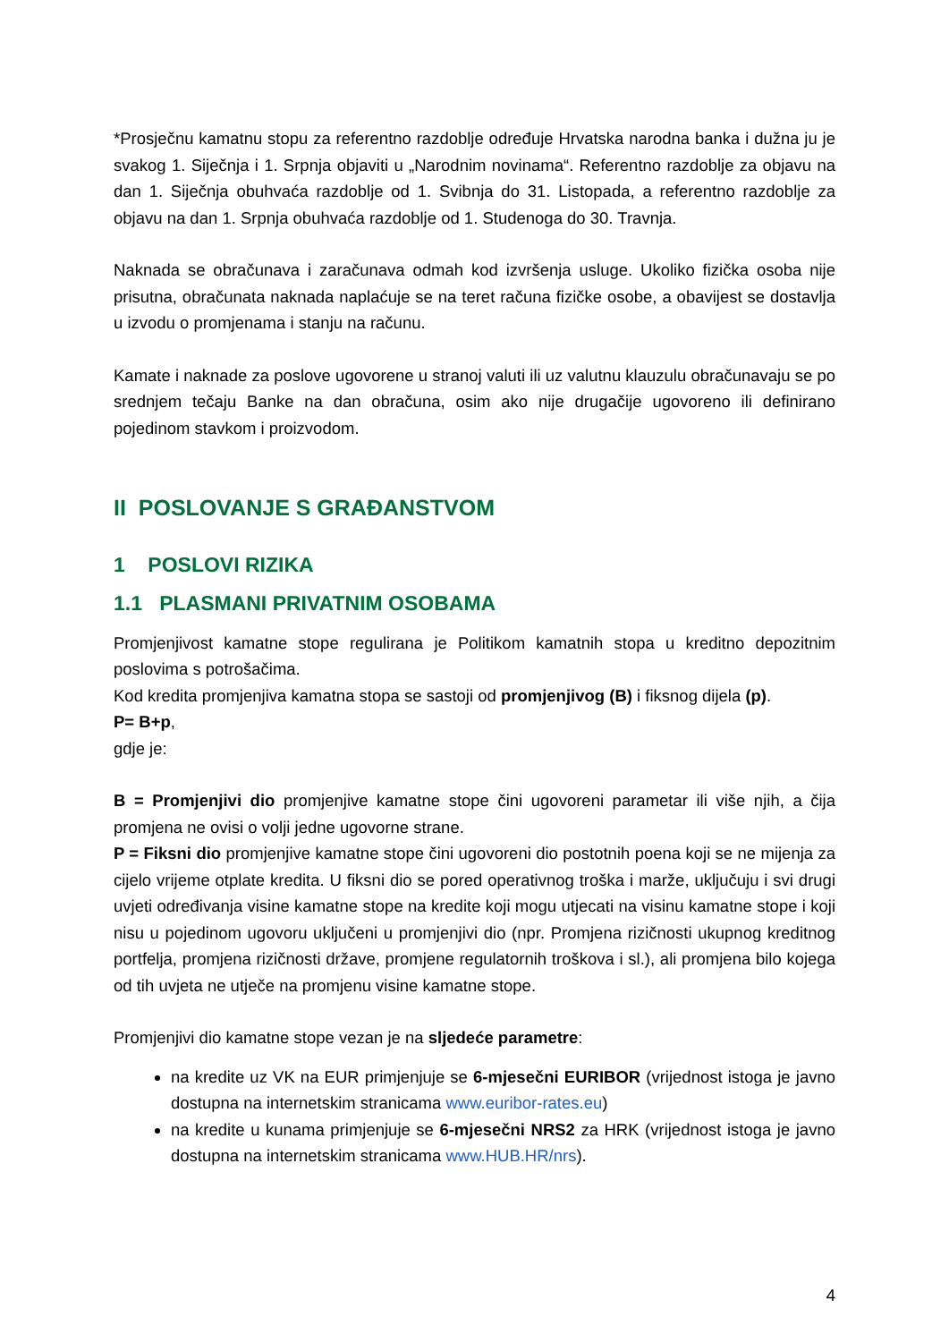*Prosječnu kamatnu stopu za referentno razdoblje određuje Hrvatska narodna banka i dužna ju je svakog 1. Siječnja i 1. Srpnja objaviti u „Narodnim novinama“. Referentno razdoblje za objavu na dan 1. Siječnja obuhvaća razdoblje od 1. Svibnja do 31. Listopada, a referentno razdoblje za objavu na dan 1. Srpnja obuhvaća razdoblje od 1. Studenoga do 30. Travnja.
Naknada se obračunava i zaračunava odmah kod izvršenja usluge. Ukoliko fizička osoba nije prisutna, obračunata naknada naplaćuje se na teret računa fizičke osobe, a obavijest se dostavlja u izvodu o promjenama i stanju na računu.
Kamate i naknade za poslove ugovorene u stranoj valuti ili uz valutnu klauzulu obračunavaju se po srednjem tečaju Banke na dan obračuna, osim ako nije drugačije ugovoreno ili definirano pojedinom stavkom i proizvodom.
II POSLOVANJE S GRAĐANSTVOM
1 POSLOVI RIZIKA
1.1 PLASMANI PRIVATNIM OSOBAMA
Promjenjivost kamatne stope regulirana je Politikom kamatnih stopa u kreditno depozitnim poslovima s potrošačima.
Kod kredita promjenjiva kamatna stopa se sastoji od promjenjivog (B) i fiksnog dijela (p).
P= B+p,
gdje je:
B = Promjenjivi dio promjenjive kamatne stope čini ugovoreni parametar ili više njih, a čija promjena ne ovisi o volji jedne ugovorne strane.
P = Fiksni dio promjenjive kamatne stope čini ugovoreni dio postotnih poena koji se ne mijenja za cijelo vrijeme otplate kredita. U fiksni dio se pored operativnog troška i marže, uključuju i svi drugi uvjeti određivanja visine kamatne stope na kredite koji mogu utjecati na visinu kamatne stope i koji nisu u pojedinom ugovoru uključeni u promjenjivi dio (npr. Promjena rizičnosti ukupnog kreditnog portfelja, promjena rizičnosti države, promjene regulatornih troškova i sl.), ali promjena bilo kojega od tih uvjeta ne utječe na promjenu visine kamatne stope.
Promjenjivi dio kamatne stope vezan je na sljedeće parametre:
na kredite uz VK na EUR primjenjuje se 6-mjesečni EURIBOR (vrijednost istoga je javno dostupna na internetskim stranicama www.euribor-rates.eu)
na kredite u kunama primjenjuje se 6-mjesečni NRS2 za HRK (vrijednost istoga je javno dostupna na internetskim stranicama www.HUB.HR/nrs).
4